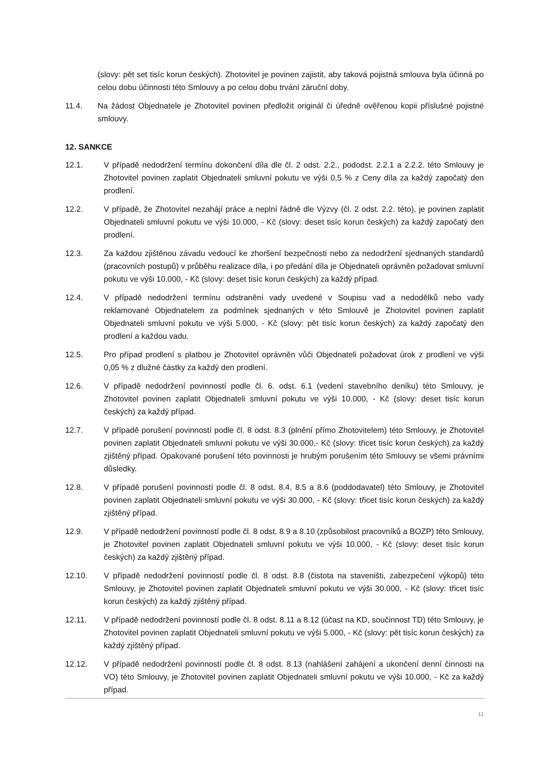(slovy: pět set tisíc korun českých). Zhotovitel je povinen zajistit, aby taková pojistná smlouva byla účinná po celou dobu účinnosti této Smlouvy a po celou dobu trvání záruční doby.
11.4. Na žádost Objednatele je Zhotovitel povinen předložit originál či úředně ověřenou kopii příslušné pojistné smlouvy.
12. SANKCE
12.1. V případě nedodržení termínu dokončení díla dle čl. 2 odst. 2.2., pododst. 2.2.1 a 2.2.2. této Smlouvy je Zhotovitel povinen zaplatit Objednateli smluvní pokutu ve výši 0,5 % z Ceny díla za každý započatý den prodlení.
12.2. V případě, že Zhotovitel nezahájí práce a neplní řádně dle Výzvy (čl. 2 odst. 2.2. této), je povinen zaplatit Objednateli smluvní pokutu ve výši 10.000, - Kč (slovy: deset tisíc korun českých) za každý započatý den prodlení.
12.3. Za každou zjištěnou závadu vedoucí ke zhoršení bezpečnosti nebo za nedodržení sjednaných standardů (pracovních postupů) v průběhu realizace díla, i po předání díla je Objednateli oprávněn požadovat smluvní pokutu ve výši 10.000, - Kč (slovy: deset tisíc korun českých) za každý případ.
12.4. V případě nedodržení termínu odstranění vady uvedené v Soupisu vad a nedodělků nebo vady reklamované Objednatelem za podmínek sjednaných v této Smlouvě je Zhotovitel povinen zaplatit Objednateli smluvní pokutu ve výši 5.000, - Kč (slovy: pět tisíc korun českých) za každý započatý den prodlení a každou vadu.
12.5. Pro případ prodlení s platbou je Zhotovitel oprávněn vůči Objednateli požadovat úrok z prodlení ve výši 0,05 % z dlužné částky za každý den prodlení.
12.6. V případě nedodržení povinností podle čl. 6. odst. 6.1 (vedení stavebního deníku) této Smlouvy, je Zhotovitel povinen zaplatit Objednateli smluvní pokutu ve výši 10.000, - Kč (slovy: deset tisíc korun českých) za každý případ.
12.7. V případě porušení povinností podle čl. 8 odst. 8.3 (plnění přímo Zhotovitelem) této Smlouvy, je Zhotovitel povinen zaplatit Objednateli smluvní pokutu ve výši 30.000,- Kč (slovy: třicet tisíc korun českých) za každý zjištěný případ. Opakované porušení této povinnosti je hrubým porušením této Smlouvy se všemi právními důsledky.
12.8. V případě porušení povinností podle čl. 8 odst. 8.4, 8.5 a 8.6 (poddodavatel) této Smlouvy, je Zhotovitel povinen zaplatit Objednateli smluvní pokutu ve výši 30.000, - Kč (slovy: třicet tisíc korun českých) za každý zjištěný případ.
12.9. V případě nedodržení povinností podle čl. 8 odst. 8.9 a 8.10 (způsobilost pracovníků a BOZP) této Smlouvy, je Zhotovitel povinen zaplatit Objednateli smluvní pokutu ve výši 10.000, - Kč (slovy: deset tisíc korun českých) za každý zjištěný případ.
12.10. V případě nedodržení povinností podle čl. 8 odst. 8.8 (čistota na staveništi, zabezpečení výkopů) této Smlouvy, je Zhotovitel povinen zaplatit Objednateli smluvní pokutu ve výši 30.000, - Kč (slovy: třicet tisíc korun českých) za každý zjištěný případ.
12.11. V případě nedodržení povinností podle čl. 8 odst. 8.11 a 8.12 (účast na KD, součinnost TD) této Smlouvy, je Zhotovitel povinen zaplatit Objednateli smluvní pokutu ve výši 5.000, - Kč (slovy: pět tisíc korun českých) za každý zjištěný případ.
12.12. V případě nedodržení povinností podle čl. 8 odst. 8.13 (nahlášení zahájení a ukončení denní činnosti na VO) této Smlouvy, je Zhotovitel povinen zaplatit Objednateli smluvní pokutu ve výši 10.000, - Kč za každý případ.
11